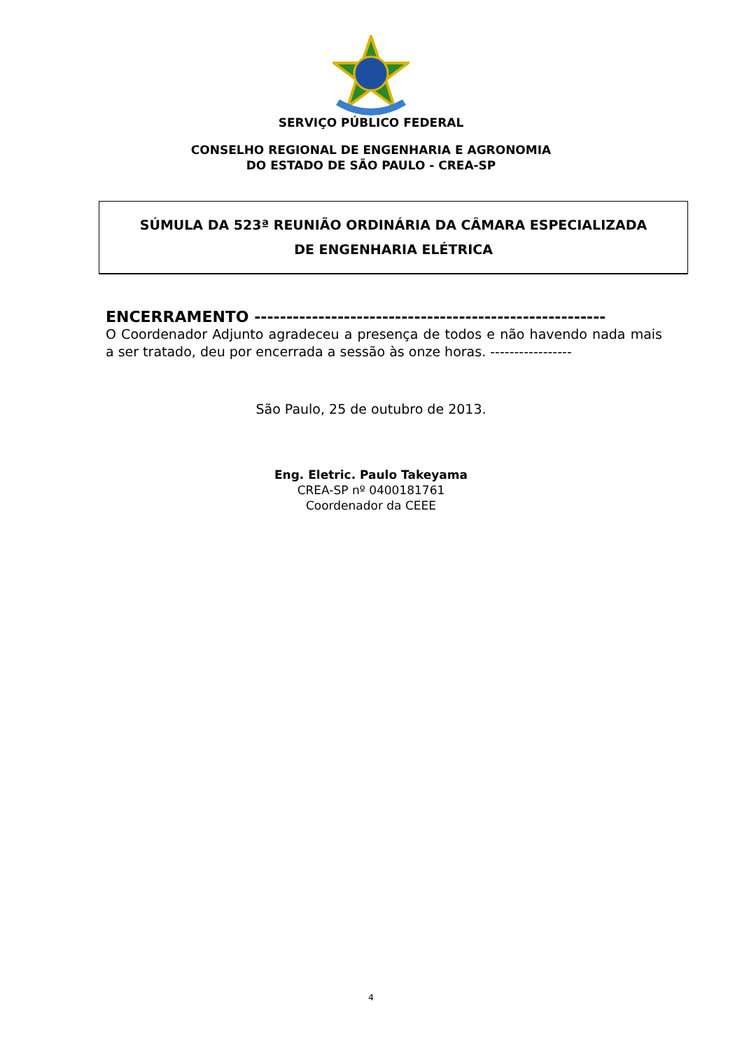SERVIÇO PÚBLICO FEDERAL
CONSELHO REGIONAL DE ENGENHARIA E AGRONOMIA
DO ESTADO DE SÃO PAULO - CREA-SP
SÚMULA DA 523ª REUNIÃO ORDINÁRIA DA CÂMARA ESPECIALIZADA
DE ENGENHARIA ELÉTRICA
ENCERRAMENTO -------------------------------------------------------
O Coordenador Adjunto agradeceu a presença de todos e não havendo nada mais a ser tratado, deu por encerrada a sessão às onze horas. -----------------
São Paulo, 25 de outubro de 2013.
Eng. Eletric. Paulo Takeyama
CREA-SP nº 0400181761
Coordenador da CEEE
4